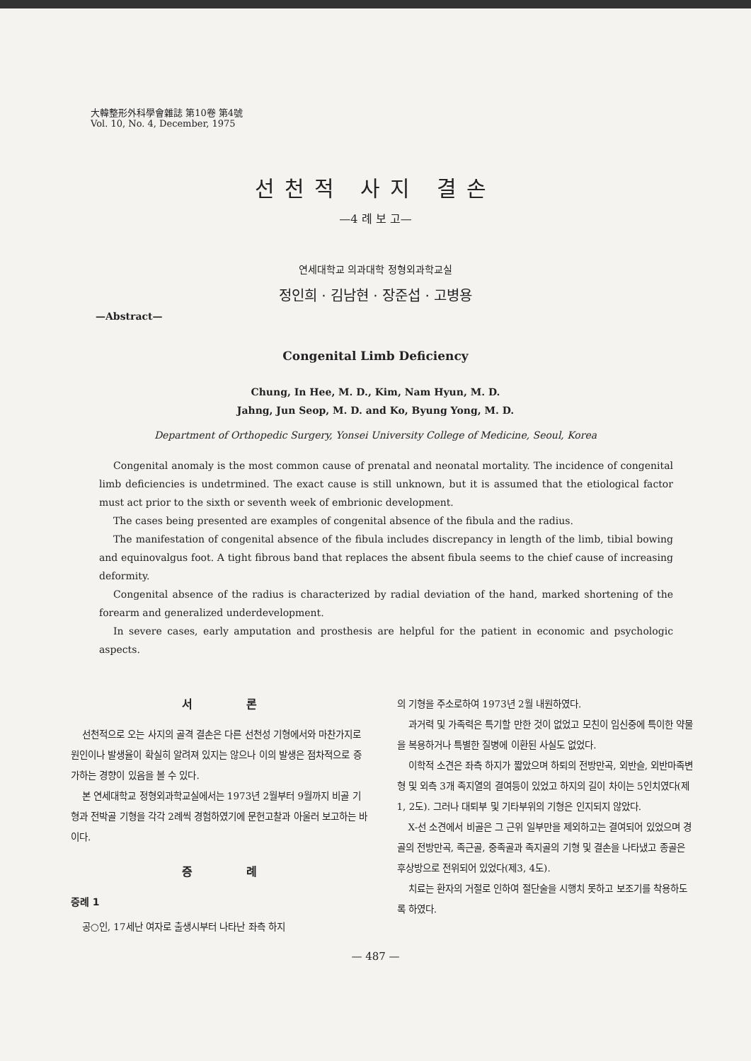大韓整形外科學會雜誌 第10卷 第4號
Vol. 10, No. 4, December, 1975
선천적 사지 결손
—4 례 보 고—
연세대학교 의과대학 정형외과학교실
정인희 · 김남현 · 장준섭 · 고병용
—Abstract—
Congenital Limb Deficiency
Chung, In Hee, M. D., Kim, Nam Hyun, M. D.
Jahng, Jun Seop, M. D. and Ko, Byung Yong, M. D.
Department of Orthopedic Surgery, Yonsei University College of Medicine, Seoul, Korea
Congenital anomaly is the most common cause of prenatal and neonatal mortality. The incidence of congenital limb deficiencies is undetrmined. The exact cause is still unknown, but it is assumed that the etiological factor must act prior to the sixth or seventh week of embrionic development.
The cases being presented are examples of congenital absence of the fibula and the radius.
The manifestation of congenital absence of the fibula includes discrepancy in length of the limb, tibial bowing and equinovalgus foot. A tight fibrous band that replaces the absent fibula seems to the chief cause of increasing deformity.
Congenital absence of the radius is characterized by radial deviation of the hand, marked shortening of the forearm and generalized underdevelopment.
In severe cases, early amputation and prosthesis are helpful for the patient in economic and psychologic aspects.
서 론
선천적으로 오는 사지의 골격 결손은 다른 선천성 기형에서와 마찬가지로 원인이나 발생율이 확실히 알려져 있지는 않으나 이의 발생은 점차적으로 증가하는 경향이 있음을 볼 수 있다.
본 연세대학교 정형외과학교실에서는 1973년 2월부터 9월까지 비골 기형과 전박골 기형을 각각 2례씩 경험하였기에 문헌고찰과 아울러 보고하는 바이다.
증 례
증례 1
공○인, 17세난 여자로 출생시부터 나타난 좌측 하지
의 기형을 주소로하여 1973년 2월 내원하였다.
과거력 및 가족력은 특기할 만한 것이 없었고 모친이 임신중에 특이한 약물을 복용하거나 특별한 질병에 이환된 사실도 없었다.
이학적 소견은 좌측 하지가 짧았으며 하퇴의 전방만곡, 외반슬, 외반마족변형 및 외측 3개 족지열의 결여등이 있었고 하지의 길이 차이는 5인치였다(제1, 2도). 그러나 대퇴부 및 기타부위의 기형은 인지되지 않았다.
X-선 소견에서 비골은 그 근위 일부만을 제외하고는 결여되어 있었으며 경골의 전방만곡, 족근골, 중족골과 족지골의 기형 및 결손을 나타냈고 종골은 후상방으로 전위되어 있었다(제3, 4도).
치료는 환자의 거절로 인하여 절단술을 시행치 못하고 보조기를 착용하도록 하였다.
— 487 —